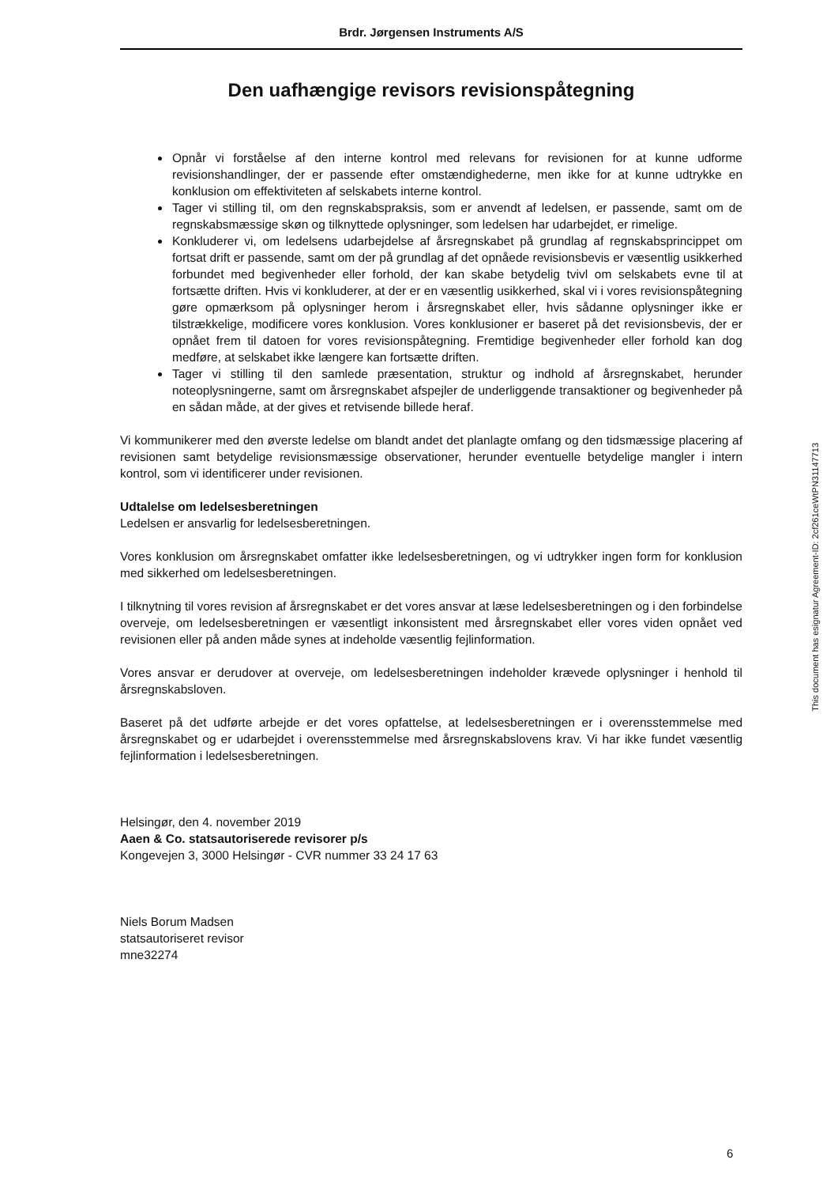Brdr. Jørgensen Instruments A/S
Den uafhængige revisors revisionspåtegning
Opnår vi forståelse af den interne kontrol med relevans for revisionen for at kunne udforme revisionshandlinger, der er passende efter omstændighederne, men ikke for at kunne udtrykke en konklusion om effektiviteten af selskabets interne kontrol.
Tager vi stilling til, om den regnskabspraksis, som er anvendt af ledelsen, er passende, samt om de regnskabsmæssige skøn og tilknyttede oplysninger, som ledelsen har udarbejdet, er rimelige.
Konkluderer vi, om ledelsens udarbejdelse af årsregnskabet på grundlag af regnskabsprincippet om fortsat drift er passende, samt om der på grundlag af det opnåede revisionsbevis er væsentlig usikkerhed forbundet med begivenheder eller forhold, der kan skabe betydelig tvivl om selskabets evne til at fortsætte driften. Hvis vi konkluderer, at der er en væsentlig usikkerhed, skal vi i vores revisionspåtegning gøre opmærksom på oplysninger herom i årsregnskabet eller, hvis sådanne oplysninger ikke er tilstrækkelige, modificere vores konklusion. Vores konklusioner er baseret på det revisionsbevis, der er opnået frem til datoen for vores revisionspåtegning. Fremtidige begivenheder eller forhold kan dog medføre, at selskabet ikke længere kan fortsætte driften.
Tager vi stilling til den samlede præsentation, struktur og indhold af årsregnskabet, herunder noteoplysningerne, samt om årsregnskabet afspejler de underliggende transaktioner og begivenheder på en sådan måde, at der gives et retvisende billede heraf.
Vi kommunikerer med den øverste ledelse om blandt andet det planlagte omfang og den tidsmæssige placering af revisionen samt betydelige revisionsmæssige observationer, herunder eventuelle betydelige mangler i intern kontrol, som vi identificerer under revisionen.
Udtalelse om ledelsesberetningen
Ledelsen er ansvarlig for ledelsesberetningen.
Vores konklusion om årsregnskabet omfatter ikke ledelsesberetningen, og vi udtrykker ingen form for konklusion med sikkerhed om ledelsesberetningen.
I tilknytning til vores revision af årsregnskabet er det vores ansvar at læse ledelsesberetningen og i den forbindelse overveje, om ledelsesberetningen er væsentligt inkonsistent med årsregnskabet eller vores viden opnået ved revisionen eller på anden måde synes at indeholde væsentlig fejlinformation.
Vores ansvar er derudover at overveje, om ledelsesberetningen indeholder krævede oplysninger i henhold til årsregnskabsloven.
Baseret på det udførte arbejde er det vores opfattelse, at ledelsesberetningen er i overensstemmelse med årsregnskabet og er udarbejdet i overensstemmelse med årsregnskabslovens krav. Vi har ikke fundet væsentlig fejlinformation i ledelsesberetningen.
Helsingør, den 4. november 2019
Aaen & Co. statsautoriserede revisorer p/s
Kongevejen 3, 3000 Helsingør - CVR nummer 33 24 17 63
Niels Borum Madsen
statsautoriseret revisor
mne32274
This document has esignatur Agreement-ID: 2cf261ceWtPN31147713
6